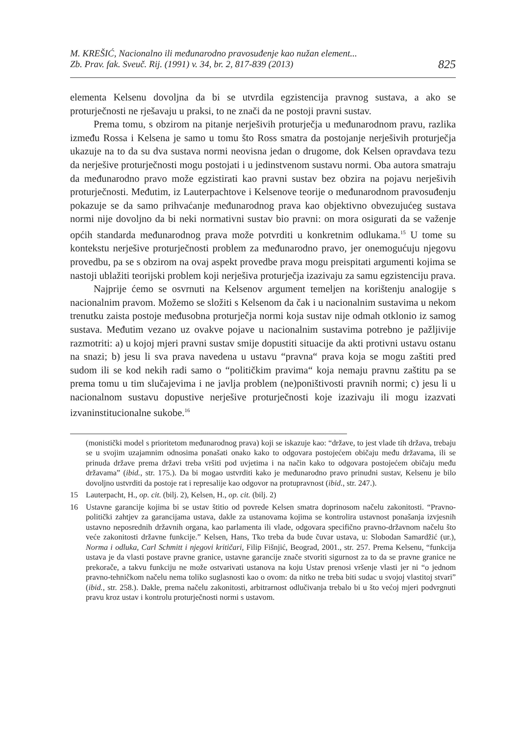M. KREŠIĆ, Nacionalno ili međunarodno pravosuđenje kao nužan element...
Zb. Prav. fak. Sveuč. Rij. (1991) v. 34, br. 2, 817-839 (2013)
825
elementa Kelsenu dovoljna da bi se utvrdila egzistencija pravnog sustava, a ako se proturječnosti ne rješavaju u praksi, to ne znači da ne postoji pravni sustav.
Prema tomu, s obzirom na pitanje nerješivih proturječja u međunarodnom pravu, razlika između Rossa i Kelsena je samo u tomu što Ross smatra da postojanje nerješivih proturječja ukazuje na to da su dva sustava normi neovisna jedan o drugome, dok Kelsen opravdava tezu da nerješive proturječnosti mogu postojati i u jedinstvenom sustavu normi. Oba autora smatraju da međunarodno pravo može egzistirati kao pravni sustav bez obzira na pojavu nerješivih proturječnosti. Međutim, iz Lauterpachtove i Kelsenove teorije o međunarodnom pravosuđenju pokazuje se da samo prihvaćanje međunarodnog prava kao objektivno obvezujućeg sustava normi nije dovoljno da bi neki normativni sustav bio pravni: on mora osigurati da se važenje općih standarda međunarodnog prava može potvrditi u konkretnim odlukama.<sup>15</sup> U tome su kontekstu nerješive proturječnosti problem za međunarodno pravo, jer onemogućuju njegovu provedbu, pa se s obzirom na ovaj aspekt provedbe prava mogu preispitati argumenti kojima se nastoji ublažiti teorijski problem koji nerješiva proturječja izazivaju za samu egzistenciju prava.
Najprije ćemo se osvrnuti na Kelsenov argument temeljen na korištenju analogije s nacionalnim pravom. Možemo se složiti s Kelsenom da čak i u nacionalnim sustavima u nekom trenutku zaista postoje međusobna proturječja normi koja sustav nije odmah otklonio iz samog sustava. Međutim vezano uz ovakve pojave u nacionalnim sustavima potrebno je pažljivije razmotriti: a) u kojoj mjeri pravni sustav smije dopustiti situacije da akti protivni ustavu ostanu na snazi; b) jesu li sva prava navedena u ustavu “pravna“ prava koja se mogu zaštiti pred sudom ili se kod nekih radi samo o “političkim pravima“ koja nemaju pravnu zaštitu pa se prema tomu u tim slučajevima i ne javlja problem (ne)poništivosti pravnih normi; c) jesu li u nacionalnom sustavu dopustive nerješive proturječnosti koje izazivaju ili mogu izazvati izvaninstitucionalne sukobe.<sup>16</sup>
(monistički model s prioritetom međunarodnog prava) koji se iskazuje kao: “države, to jest vlade tih država, trebaju se u svojim uzajamnim odnosima ponašati onako kako to odgovara postojećem običaju među državama, ili se prinuda države prema državi treba vršiti pod uvjetima i na način kako to odgovara postojećem običaju među državama” (ibid., str. 175.). Da bi mogao ustvrditi kako je međunarodno pravo prinudni sustav, Kelsenu je bilo dovoljno ustvrditi da postoje rat i represalije kao odgovor na protupravnost (ibid., str. 247.).
15 Lauterpacht, H., op. cit. (bilj. 2), Kelsen, H., op. cit. (bilj. 2)
16 Ustavne garancije kojima bi se ustav štitio od povrede Kelsen smatra doprinosom načelu zakonitosti. “Pravno-politički zahtjev za garancijama ustava, dakle za ustanovama kojima se kontrolira ustavnost ponašanja izvjesnih ustavno neposrednih državnih organa, kao parlamenta ili vlade, odgovara specifično pravno-državnom načelu što veće zakonitosti državne funkcije.” Kelsen, Hans, Tko treba da bude čuvar ustava, u: Slobodan Samardžić (ur.), Norma i odluka, Carl Schmitt i njegovi kritičari, Filip Fišnjić, Beograd, 2001., str. 257. Prema Kelsenu, “funkcija ustava je da vlasti postave pravne granice, ustavne garancije znače stvoriti sigurnost za to da se pravne granice ne prekorače, a takvu funkciju ne može ostvarivati ustanova na koju Ustav prenosi vršenje vlasti jer ni “o jednom pravno-tehničkom načelu nema toliko suglasnosti kao o ovom: da nitko ne treba biti sudac u svojoj vlastitoj stvari” (ibid., str. 258.). Dakle, prema načelu zakonitosti, arbitrarnost odlučivanja trebalo bi u što većoj mjeri podvrgnuti pravu kroz ustav i kontrolu proturječnosti normi s ustavom.